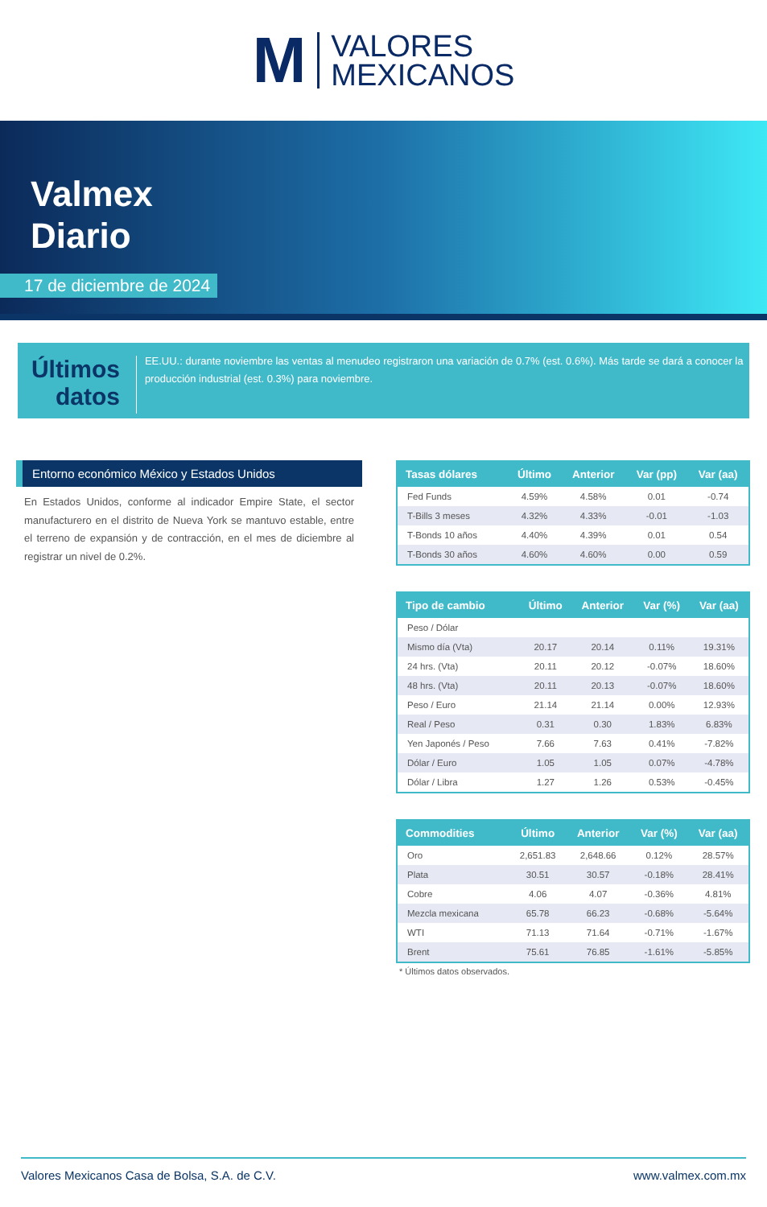M VALORES
MEXICANOS
Valmex
Diario
17 de diciembre de 2024
Últimos datos
EE.UU.: durante noviembre las ventas al menudeo registraron una variación de 0.7% (est. 0.6%). Más tarde se dará a conocer la producción industrial (est. 0.3%) para noviembre.
Entorno económico México y Estados Unidos
En Estados Unidos, conforme al indicador Empire State, el sector manufacturero en el distrito de Nueva York se mantuvo estable, entre el terreno de expansión y de contracción, en el mes de diciembre al registrar un nivel de 0.2%.
| Tasas dólares | Último | Anterior | Var (pp) | Var (aa) |
| --- | --- | --- | --- | --- |
| Fed Funds | 4.59% | 4.58% | 0.01 | -0.74 |
| T-Bills 3 meses | 4.32% | 4.33% | -0.01 | -1.03 |
| T-Bonds 10 años | 4.40% | 4.39% | 0.01 | 0.54 |
| T-Bonds 30 años | 4.60% | 4.60% | 0.00 | 0.59 |
| Tipo de cambio | Último | Anterior | Var (%) | Var (aa) |
| --- | --- | --- | --- | --- |
| Peso / Dólar | | | | |
| Mismo día (Vta) | 20.17 | 20.14 | 0.11% | 19.31% |
| 24 hrs. (Vta) | 20.11 | 20.12 | -0.07% | 18.60% |
| 48 hrs. (Vta) | 20.11 | 20.13 | -0.07% | 18.60% |
| Peso / Euro | 21.14 | 21.14 | 0.00% | 12.93% |
| Real / Peso | 0.31 | 0.30 | 1.83% | 6.83% |
| Yen Japonés / Peso | 7.66 | 7.63 | 0.41% | -7.82% |
| Dólar / Euro | 1.05 | 1.05 | 0.07% | -4.78% |
| Dólar / Libra | 1.27 | 1.26 | 0.53% | -0.45% |
| Commodities | Último | Anterior | Var (%) | Var (aa) |
| --- | --- | --- | --- | --- |
| Oro | 2,651.83 | 2,648.66 | 0.12% | 28.57% |
| Plata | 30.51 | 30.57 | -0.18% | 28.41% |
| Cobre | 4.06 | 4.07 | -0.36% | 4.81% |
| Mezcla mexicana | 65.78 | 66.23 | -0.68% | -5.64% |
| WTI | 71.13 | 71.64 | -0.71% | -1.67% |
| Brent | 75.61 | 76.85 | -1.61% | -5.85% |
* Últimos datos observados.
Valores Mexicanos Casa de Bolsa, S.A. de C.V. www.valmex.com.mx